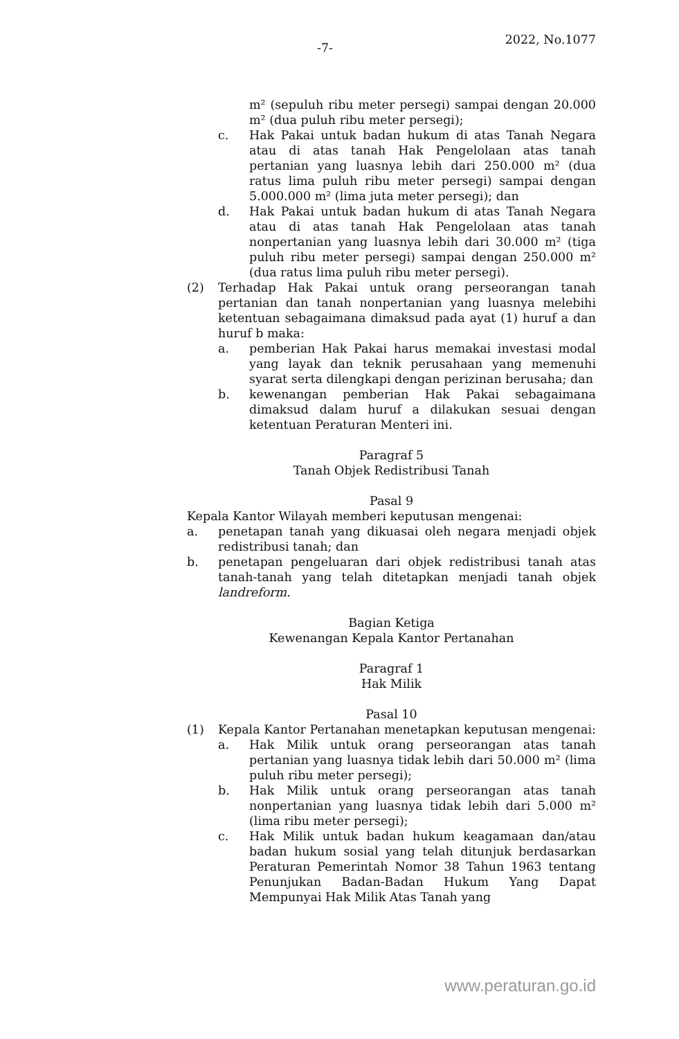-7-
2022, No.1077
m² (sepuluh ribu meter persegi) sampai dengan 20.000 m² (dua puluh ribu meter persegi);
c. Hak Pakai untuk badan hukum di atas Tanah Negara atau di atas tanah Hak Pengelolaan atas tanah pertanian yang luasnya lebih dari 250.000 m² (dua ratus lima puluh ribu meter persegi) sampai dengan 5.000.000 m² (lima juta meter persegi); dan
d. Hak Pakai untuk badan hukum di atas Tanah Negara atau di atas tanah Hak Pengelolaan atas tanah nonpertanian yang luasnya lebih dari 30.000 m² (tiga puluh ribu meter persegi) sampai dengan 250.000 m² (dua ratus lima puluh ribu meter persegi).
(2) Terhadap Hak Pakai untuk orang perseorangan tanah pertanian dan tanah nonpertanian yang luasnya melebihi ketentuan sebagaimana dimaksud pada ayat (1) huruf a dan huruf b maka:
a. pemberian Hak Pakai harus memakai investasi modal yang layak dan teknik perusahaan yang memenuhi syarat serta dilengkapi dengan perizinan berusaha; dan
b. kewenangan pemberian Hak Pakai sebagaimana dimaksud dalam huruf a dilakukan sesuai dengan ketentuan Peraturan Menteri ini.
Paragraf 5
Tanah Objek Redistribusi Tanah
Pasal 9
Kepala Kantor Wilayah memberi keputusan mengenai:
a. penetapan tanah yang dikuasai oleh negara menjadi objek redistribusi tanah; dan
b. penetapan pengeluaran dari objek redistribusi tanah atas tanah-tanah yang telah ditetapkan menjadi tanah objek landreform.
Bagian Ketiga
Kewenangan Kepala Kantor Pertanahan
Paragraf 1
Hak Milik
Pasal 10
(1) Kepala Kantor Pertanahan menetapkan keputusan mengenai:
a. Hak Milik untuk orang perseorangan atas tanah pertanian yang luasnya tidak lebih dari 50.000 m² (lima puluh ribu meter persegi);
b. Hak Milik untuk orang perseorangan atas tanah nonpertanian yang luasnya tidak lebih dari 5.000 m² (lima ribu meter persegi);
c. Hak Milik untuk badan hukum keagamaan dan/atau badan hukum sosial yang telah ditunjuk berdasarkan Peraturan Pemerintah Nomor 38 Tahun 1963 tentang Penunjukan Badan-Badan Hukum Yang Dapat Mempunyai Hak Milik Atas Tanah yang
www.peraturan.go.id